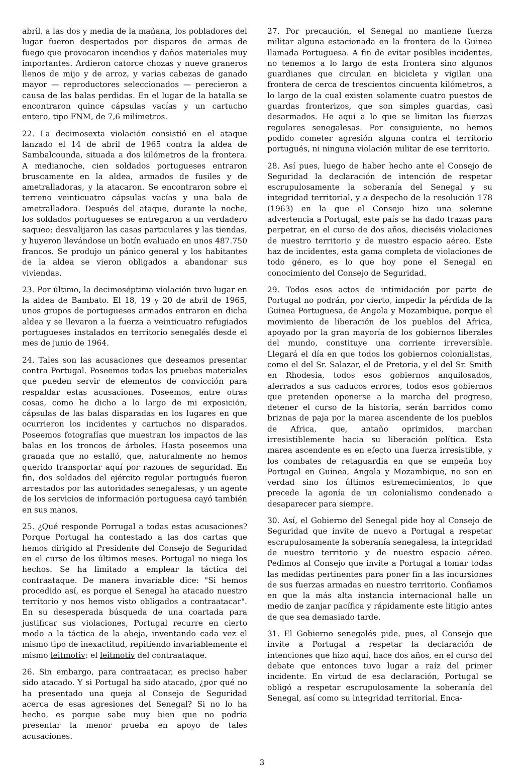abril, a las dos y media de la mañana, los pobladores del lugar fueron despertados por disparos de armas de fuego que provocaron incendios y daños materiales muy importantes. Ardieron catorce chozas y nueve graneros llenos de mijo y de arroz, y varias cabezas de ganado mayor — reproductores seleccionados — perecieron a causa de las balas perdidas. En el lugar de la batalla se encontraron quince cápsulas vacías y un cartucho entero, tipo FNM, de 7,6 milímetros.
22. La decimosexta violación consistió en el ataque lanzado el 14 de abril de 1965 contra la aldea de Sambalcounda, situada a dos kilómetros de la frontera. A medianoche, cien soldados portugueses entraron bruscamente en la aldea, armados de fusiles y de ametralladoras, y la atacaron. Se encontraron sobre el terreno veinticuatro cápsulas vacías y una bala de ametralladora. Después del ataque, durante la noche, los soldados portugueses se entregaron a un verdadero saqueo; desvalijaron las casas particulares y las tiendas, y huyeron llevándose un botín evaluado en unos 487.750 francos. Se produjo un pánico general y los habitantes de la aldea se vieron obligados a abandonar sus viviendas.
23. Por último, la decimoséptima violación tuvo lugar en la aldea de Bambato. El 18, 19 y 20 de abril de 1965, unos grupos de portugueses armados entraron en dicha aldea y se llevaron a la fuerza a veinticuatro refugiados portugueses instalados en territorio senegalés desde el mes de junio de 1964.
24. Tales son las acusaciones que deseamos presentar contra Portugal. Poseemos todas las pruebas materiales que pueden servir de elementos de convicción para respaldar estas acusaciones. Poseemos, entre otras cosas, como he dicho a lo largo de mi exposición, cápsulas de las balas disparadas en los lugares en que ocurrieron los incidentes y cartuchos no disparados. Poseemos fotografías que muestran los impactos de las balas en los troncos de árboles. Hasta poseemos una granada que no estalló, que, naturalmente no hemos querido transportar aquí por razones de seguridad. En fin, dos soldados del ejército regular portugués fueron arrestados por las autoridades senegalesas, y un agente de los servicios de información portuguesa cayó también en sus manos.
25. ¿Qué responde Porrugal a todas estas acusaciones? Porque Portugal ha contestado a las dos cartas que hemos dirigido al Presidente del Consejo de Seguridad en el curso de los últimos meses. Portugal no niega los hechos. Se ha limitado a emplear la táctica del contraataque. De manera invariable dice: "Si hemos procedido así, es porque el Senegal ha atacado nuestro territorio y nos hemos visto obligados a contraatacar". En su desesperada búsqueda de una coartada para justificar sus violaciones, Portugal recurre en cierto modo a la táctica de la abeja, inventando cada vez el mismo tipo de inexactitud, repitiendo invariablemente el mismo leitmotiv: el leitmotiv del contraataque.
26. Sin embargo, para contraatacar, es preciso haber sido atacado. Y si Portugal ha sido atacado, ¿por qué no ha presentado una queja al Consejo de Seguridad acerca de esas agresiones del Senegal? Si no lo ha hecho, es porque sabe muy bien que no podría presentar la menor prueba en apoyo de tales acusaciones.
27. Por precaución, el Senegal no mantiene fuerza militar alguna estacionada en la frontera de la Guinea llamada Portuguesa. A fin de evitar posibles incidentes, no tenemos a lo largo de esta frontera sino algunos guardianes que circulan en bicicleta y vigilan una frontera de cerca de trescientos cincuenta kilómetros, a lo largo de la cual existen solamente cuatro puestos de guardas fronterizos, que son simples guardas, casi desarmados. He aquí a lo que se limitan las fuerzas regulares senegalesas. Por consiguiente, no hemos podido cometer agresión alguna contra el territorio portugués, ni ninguna violación militar de ese territorio.
28. Así pues, luego de haber hecho ante el Consejo de Seguridad la declaración de intención de respetar escrupulosamente la soberanía del Senegal y su integridad territorial, y a despecho de la resolución 178 (1963) en la que el Consejo hizo una solemne advertencia a Portugal, este país se ha dado trazas para perpetrar, en el curso de dos años, dieciséis violaciones de nuestro territorio y de nuestro espacio aéreo. Este haz de incidentes, esta gama completa de violaciones de todo género, es lo que hoy pone el Senegal en conocimiento del Consejo de Seguridad.
29. Todos esos actos de intimidación por parte de Portugal no podrán, por cierto, impedir la pérdida de la Guinea Portuguesa, de Angola y Mozambique, porque el movimiento de liberación de los pueblos del Africa, apoyado por la gran mayoría de los gobiernos liberales del mundo, constituye una corriente irreversible. Llegará el día en que todos los gobiernos colonialistas, como el del Sr. Salazar, el de Pretoria, y el del Sr. Smith en Rhodesia, todos esos gobiernos anquilosados, aferrados a sus caducos errores, todos esos gobiernos que pretenden oponerse a la marcha del progreso, detener el curso de la historia, serán barridos como briznas de paja por la marea ascendente de los pueblos de Africa, que, antaño oprimidos, marchan irresistiblemente hacia su liberación política. Esta marea ascendente es en efecto una fuerza irresistible, y los combates de retaguardia en que se empeña hoy Portugal en Guinea, Angola y Mozambique, no son en verdad sino los últimos estremecimientos, lo que precede la agonía de un colonialismo condenado a desaparecer para siempre.
30. Así, el Gobierno del Senegal pide hoy al Consejo de Seguridad que invite de nuevo a Portugal a respetar escrupulosamente la soberanía senegalesa, la integridad de nuestro territorio y de nuestro espacio aéreo. Pedimos al Consejo que invite a Portugal a tomar todas las medidas pertinentes para poner fin a las incursiones de sus fuerzas armadas en nuestro territorio. Confiamos en que la más alta instancia internacional halle un medio de zanjar pacífica y rápidamente este litigio antes de que sea demasiado tarde.
31. El Gobierno senegalés pide, pues, al Consejo que invite a Portugal a respetar la declaración de intenciones que hizo aquí, hace dos años, en el curso del debate que entonces tuvo lugar a raíz del primer incidente. En virtud de esa declaración, Portugal se obligó a respetar escrupulosamente la soberanía del Senegal, así como su integridad territorial. Enca-
3